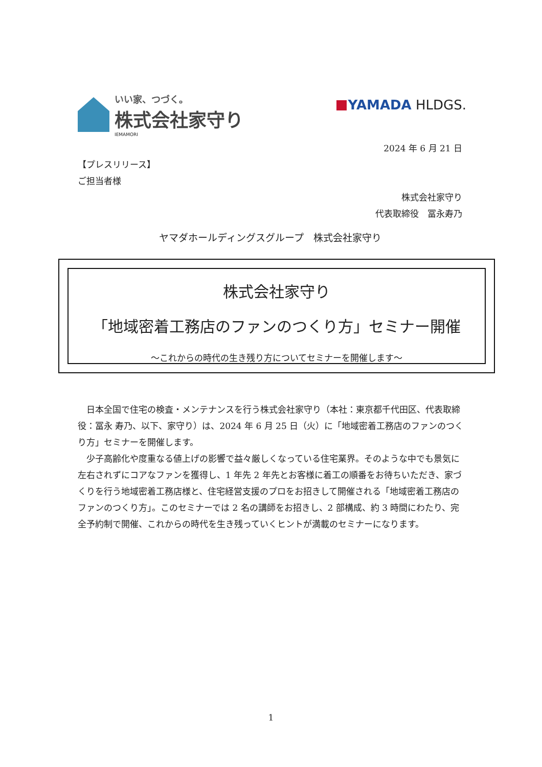いい家、つづく。
株式会社家守り
IEMAMORI
YAMADA HLDGS.
2024 年 6 月 21 日
【プレスリリース】
ご担当者様
株式会社家守り
代表取締役　冨永寿乃
ヤマダホールディングスグループ　株式会社家守り
株式会社家守り
「地域密着工務店のファンのつくり方」セミナー開催
～これからの時代の生き残り方についてセミナーを開催します～
日本全国で住宅の検査・メンテナンスを行う株式会社家守り（本社：東京都千代田区、代表取締役：冨永 寿乃、以下、家守り）は、2024 年 6 月 25 日（火）に「地域密着工務店のファンのつくり方」セミナーを開催します。
少子高齢化や度重なる値上げの影響で益々厳しくなっている住宅業界。そのような中でも景気に左右されずにコアなファンを獲得し、1 年先 2 年先とお客様に着工の順番をお待ちいただき、家づくりを行う地域密着工務店様と、住宅経営支援のプロをお招きして開催される「地域密着工務店のファンのつくり方」。このセミナーでは 2 名の講師をお招きし、2 部構成、約 3 時間にわたり、完全予約制で開催、これからの時代を生き残っていくヒントが満載のセミナーになります。
1